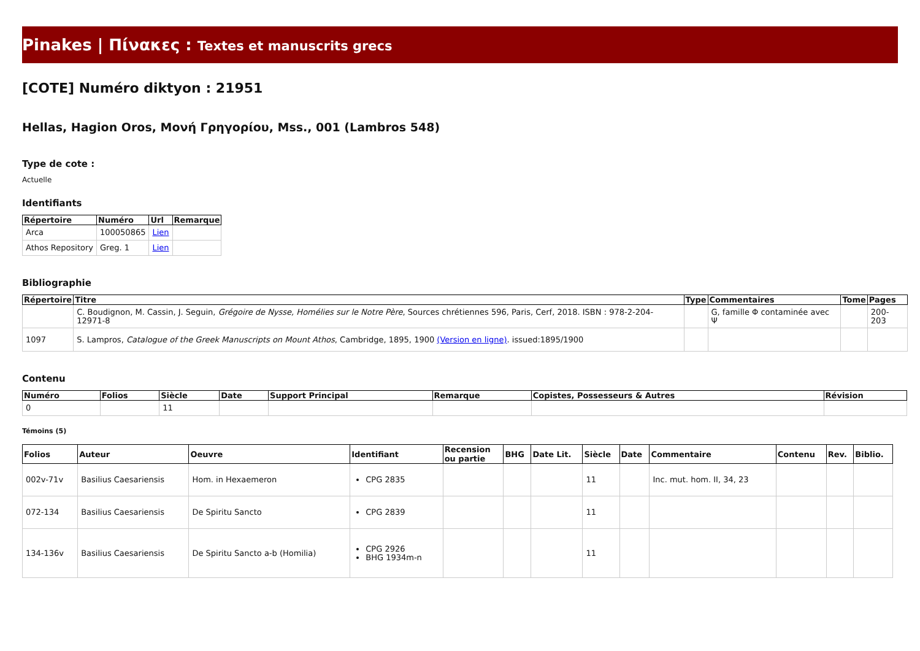Pinakes | Πίνακες : Textes et manuscrits grecs
[COTE] Numéro diktyon : 21951
Hellas, Hagion Oros, Μονή Γρηγορίου, Mss., 001 (Lambros 548)
Type de cote :
Actuelle
Identifiants
| Répertoire | Numéro | Url | Remarque |
| --- | --- | --- | --- |
| Arca | 100050865 | Lien | |
| Athos Repository | Greg. 1 | Lien | |
Bibliographie
| Répertoire | Titre | Type | Commentaires | Tome | Pages |
| --- | --- | --- | --- | --- | --- |
| | C. Boudignon, M. Cassin, J. Seguin, Grégoire de Nysse, Homélies sur le Notre Père , Sources chrétiennes 596, Paris, Cerf, 2018. ISBN : 978-2-204-12971-8 | | G, famille Φ contaminée avec Ψ | | 200-203 |
| 1097 | S. Lampros, Catalogue of the Greek Manuscripts on Mount Athos , Cambridge, 1895, 1900 (Version en ligne) . issued:1895/1900 | | | | |
Contenu
| Numéro | Folios | Siècle | Date | Support Principal | Remarque | Copistes, Possesseurs & Autres | Révision |
| --- | --- | --- | --- | --- | --- | --- | --- |
| 0 | | 11 | | | | | |
Témoins (5)
| Folios | Auteur | Oeuvre | Identifiant | Recension ou partie | BHG | Date Lit. | Siècle | Date | Commentaire | Contenu | Rev. | Biblio. |
| --- | --- | --- | --- | --- | --- | --- | --- | --- | --- | --- | --- | --- |
| 002v-71v | Basilius Caesariensis | Hom. in Hexaemeron | CPG 2835 | | | | 11 | | Inc. mut. hom. II, 34, 23 | | | |
| 072-134 | Basilius Caesariensis | De Spiritu Sancto | CPG 2839 | | | | 11 | | | | | |
| 134-136v | Basilius Caesariensis | De Spiritu Sancto a-b (Homilia) | CPG 2926 BHG 1934m-n | | | | 11 | | | | | |